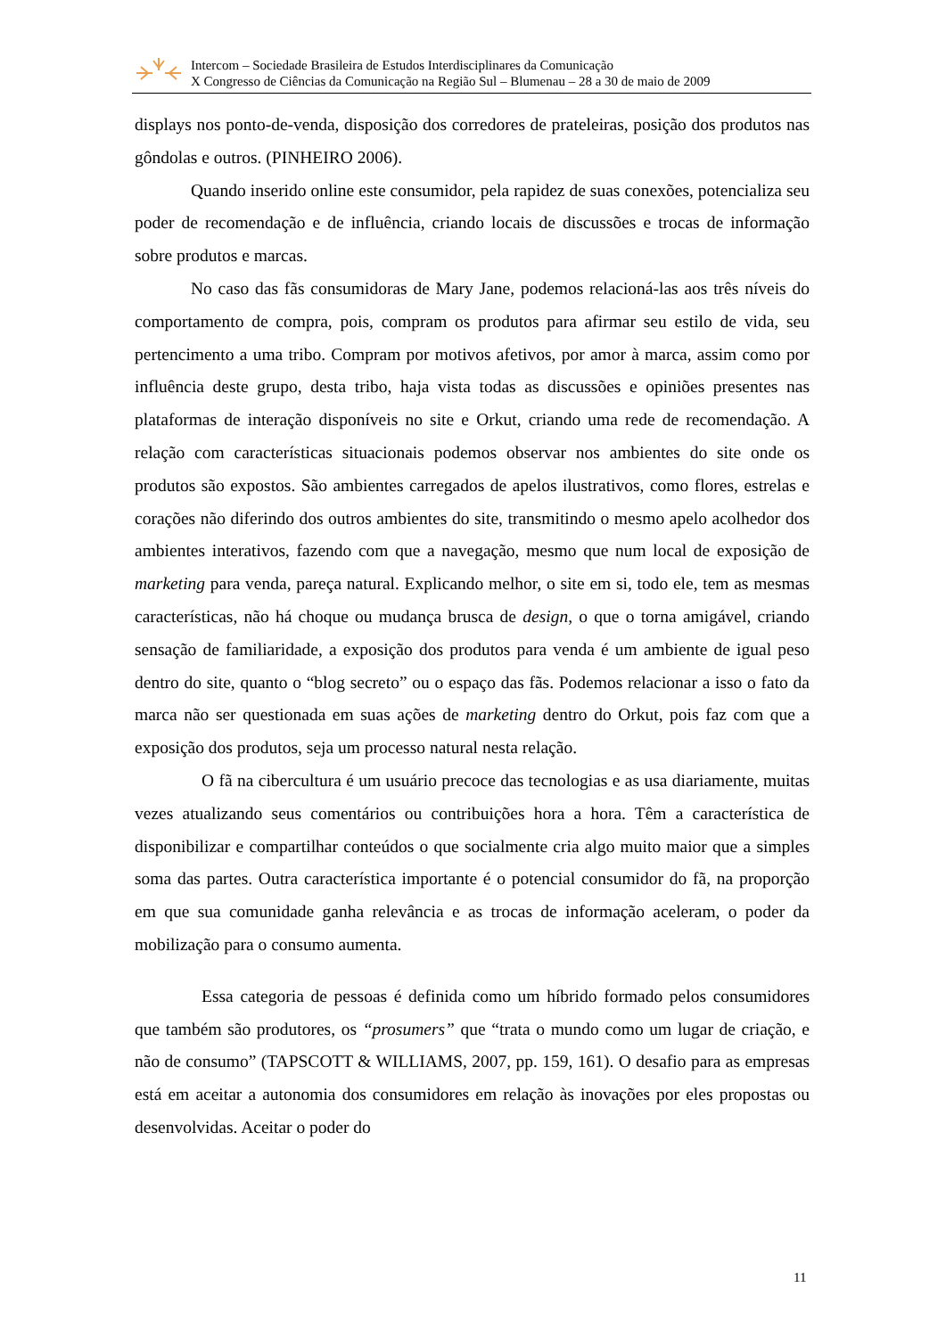Intercom – Sociedade Brasileira de Estudos Interdisciplinares da Comunicação
X Congresso de Ciências da Comunicação na Região Sul – Blumenau – 28 a 30 de maio de 2009
displays nos ponto-de-venda, disposição dos corredores de prateleiras, posição dos produtos nas gôndolas e outros. (PINHEIRO 2006).
Quando inserido online este consumidor, pela rapidez de suas conexões, potencializa seu poder de recomendação e de influência, criando locais de discussões e trocas de informação sobre produtos e marcas.
No caso das fãs consumidoras de Mary Jane, podemos relacioná-las aos três níveis do comportamento de compra, pois, compram os produtos para afirmar seu estilo de vida, seu pertencimento a uma tribo. Compram por motivos afetivos, por amor à marca, assim como por influência deste grupo, desta tribo, haja vista todas as discussões e opiniões presentes nas plataformas de interação disponíveis no site e Orkut, criando uma rede de recomendação. A relação com características situacionais podemos observar nos ambientes do site onde os produtos são expostos. São ambientes carregados de apelos ilustrativos, como flores, estrelas e corações não diferindo dos outros ambientes do site, transmitindo o mesmo apelo acolhedor dos ambientes interativos, fazendo com que a navegação, mesmo que num local de exposição de marketing para venda, pareça natural. Explicando melhor, o site em si, todo ele, tem as mesmas características, não há choque ou mudança brusca de design, o que o torna amigável, criando sensação de familiaridade, a exposição dos produtos para venda é um ambiente de igual peso dentro do site, quanto o “blog secreto” ou o espaço das fãs. Podemos relacionar a isso o fato da marca não ser questionada em suas ações de marketing dentro do Orkut, pois faz com que a exposição dos produtos, seja um processo natural nesta relação.
O fã na cibercultura é um usuário precoce das tecnologias e as usa diariamente, muitas vezes atualizando seus comentários ou contribuições hora a hora. Têm a característica de disponibilizar e compartilhar conteúdos o que socialmente cria algo muito maior que a simples soma das partes. Outra característica importante é o potencial consumidor do fã, na proporção em que sua comunidade ganha relevância e as trocas de informação aceleram, o poder da mobilização para o consumo aumenta.
Essa categoria de pessoas é definida como um híbrido formado pelos consumidores que também são produtores, os “prosumers” que “trata o mundo como um lugar de criação, e não de consumo” (TAPSCOTT & WILLIAMS, 2007, pp. 159, 161). O desafio para as empresas está em aceitar a autonomia dos consumidores em relação às inovações por eles propostas ou desenvolvidas. Aceitar o poder do
11